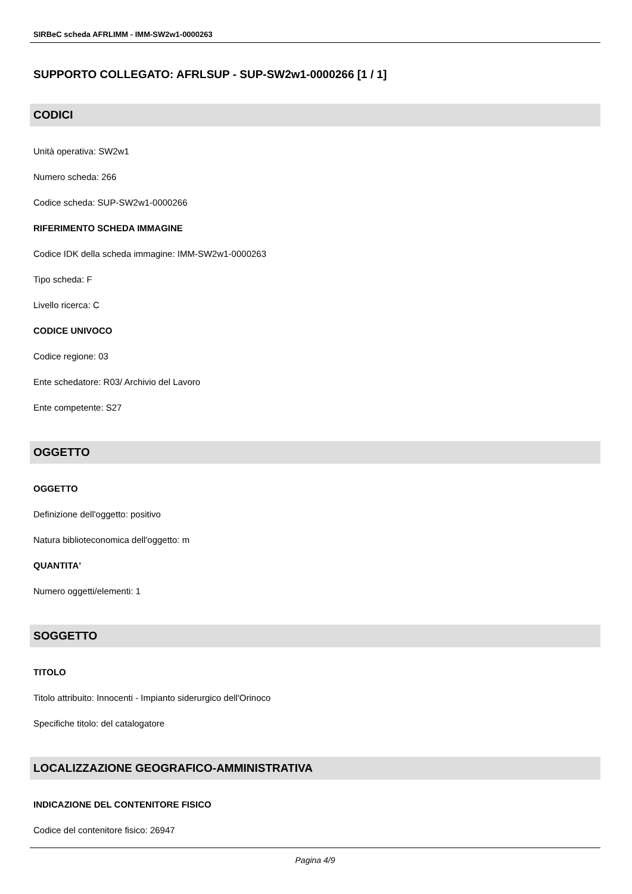SIRBeC scheda AFRLIMM - IMM-SW2w1-0000263
SUPPORTO COLLEGATO: AFRLSUP - SUP-SW2w1-0000266 [1 / 1]
CODICI
Unità operativa: SW2w1
Numero scheda: 266
Codice scheda: SUP-SW2w1-0000266
RIFERIMENTO SCHEDA IMMAGINE
Codice IDK della scheda immagine: IMM-SW2w1-0000263
Tipo scheda: F
Livello ricerca: C
CODICE UNIVOCO
Codice regione: 03
Ente schedatore: R03/ Archivio del Lavoro
Ente competente: S27
OGGETTO
OGGETTO
Definizione dell'oggetto: positivo
Natura biblioteconomica dell'oggetto: m
QUANTITA'
Numero oggetti/elementi: 1
SOGGETTO
TITOLO
Titolo attribuito: Innocenti - Impianto siderurgico dell'Orinoco
Specifiche titolo: del catalogatore
LOCALIZZAZIONE GEOGRAFICO-AMMINISTRATIVA
INDICAZIONE DEL CONTENITORE FISICO
Codice del contenitore fisico: 26947
Pagina 4/9